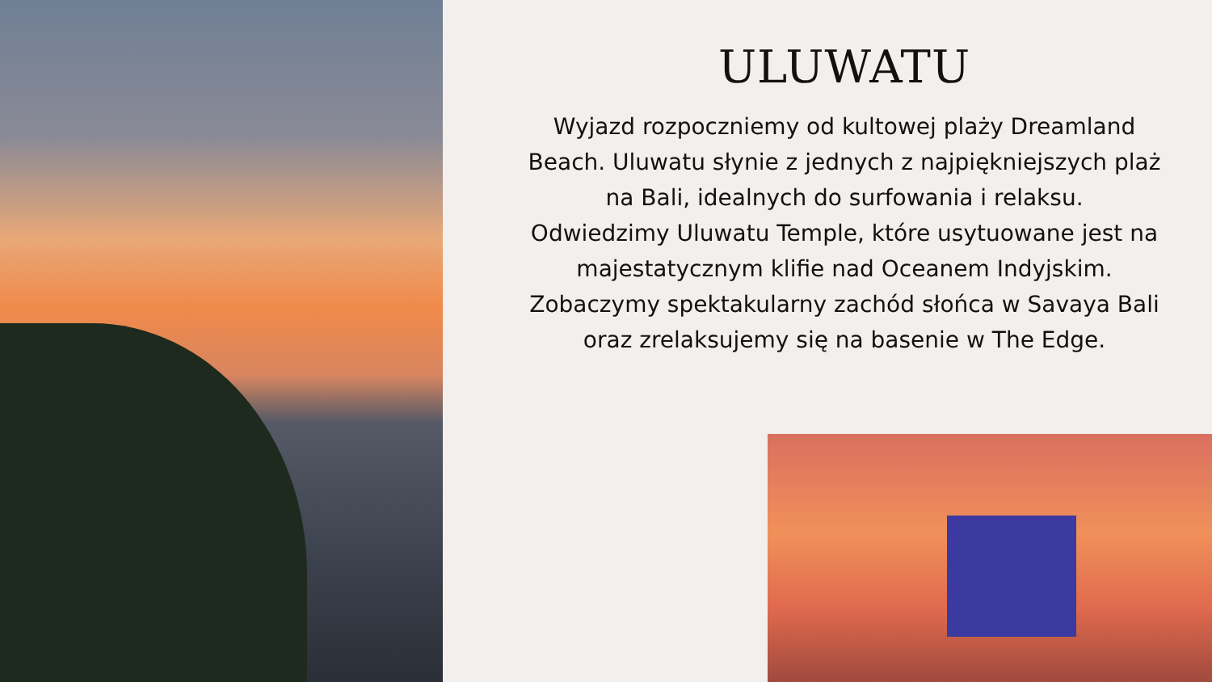ULUWATU
Wyjazd rozpoczniemy od kultowej plaży Dreamland Beach. Uluwatu słynie z jednych z najpiękniejszych plaż na Bali, idealnych do surfowania i relaksu.
Odwiedzimy Uluwatu Temple, które usytuowane jest na majestatycznym klifie nad Oceanem Indyjskim. Zobaczymy spektakularny zachód słońca w Savaya Bali oraz zrelaksujemy się na basenie w The Edge.